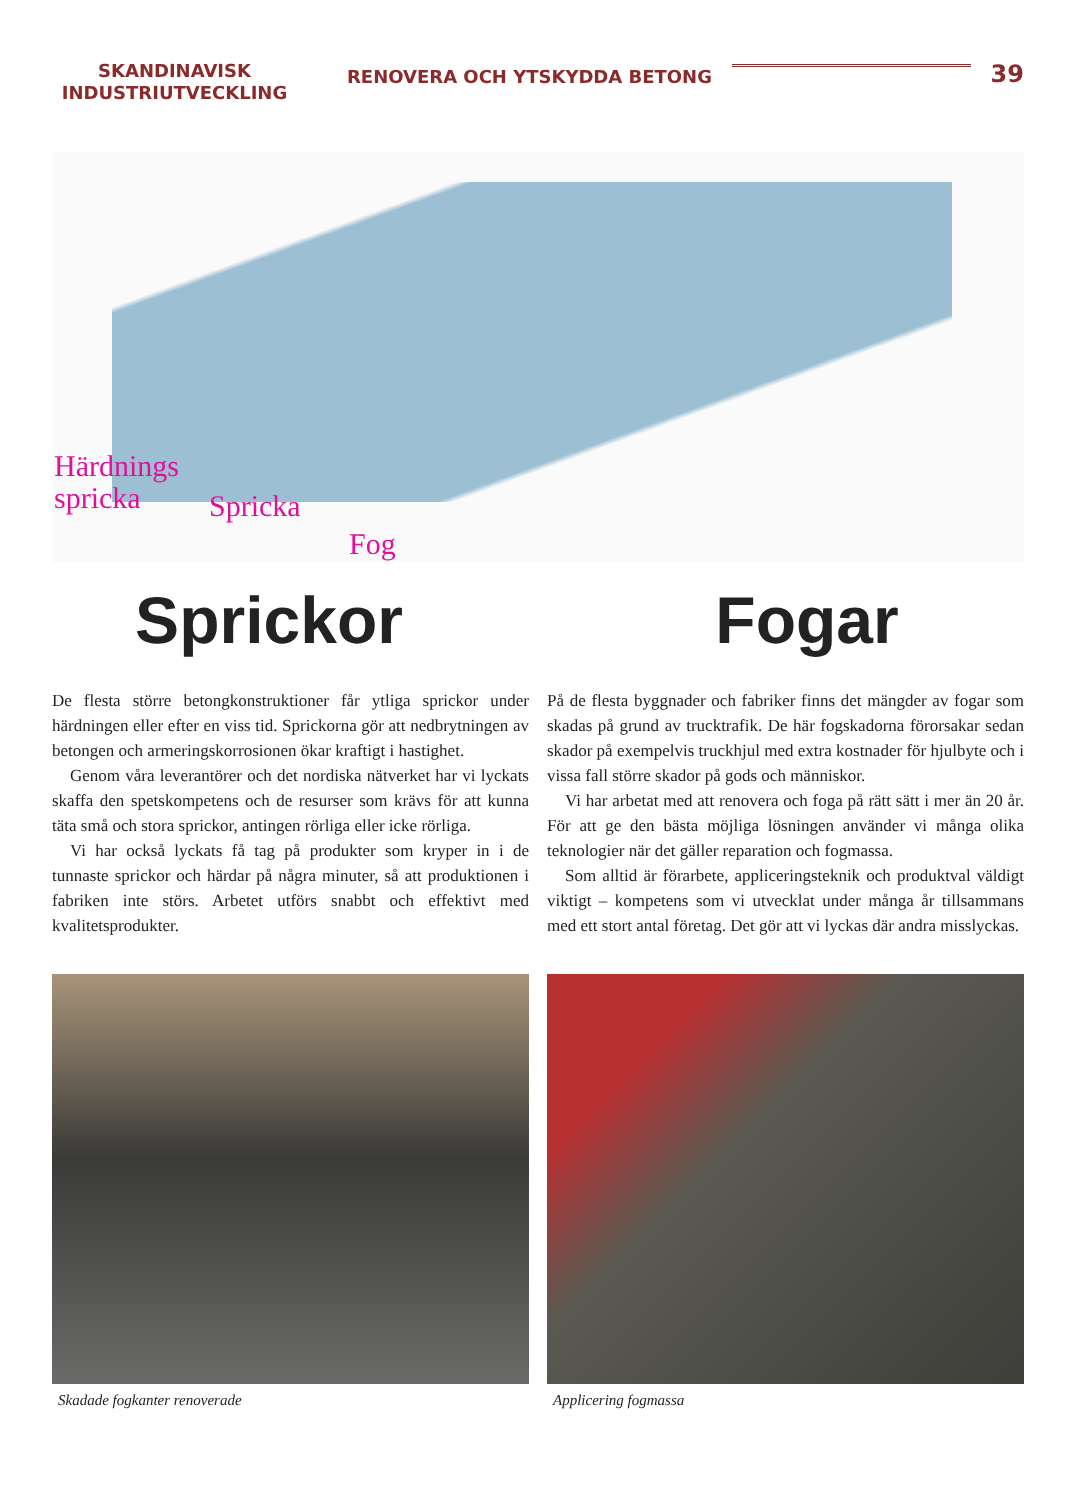SKANDINAVISK INDUSTRIUTVECKLING
RENOVERA OCH YTSKYDDA BETONG
39
Härdnings
spricka
Spricka
Fog
Sprickor Fogar
De flesta större betongkonstruktioner får ytliga sprickor under härdningen eller efter en viss tid. Sprickorna gör att nedbrytningen av betongen och armeringskorrosionen ökar kraftigt i hastighet.
Genom våra leverantörer och det nordiska nätverket har vi lyckats skaffa den spetskompetens och de resurser som krävs för att kunna täta små och stora sprickor, antingen rörliga eller icke rörliga.
Vi har också lyckats få tag på produkter som kryper in i de tunnaste sprickor och härdar på några minuter, så att produktionen i fabriken inte störs. Arbetet utförs snabbt och effektivt med kvalitetsprodukter.
På de flesta byggnader och fabriker finns det mängder av fogar som skadas på grund av trucktrafik. De här fogskadorna förorsakar sedan skador på exempelvis truckhjul med extra kostnader för hjulbyte och i vissa fall större skador på gods och människor.
Vi har arbetat med att renovera och foga på rätt sätt i mer än 20 år. För att ge den bästa möjliga lösningen använder vi många olika teknologier när det gäller reparation och fogmassa.
Som alltid är förarbete, appliceringsteknik och produktval väldigt viktigt – kompetens som vi utvecklat under många år tillsammans med ett stort antal företag. Det gör att vi lyckas där andra misslyckas.
Skadade fogkanter renoverade Applicering fogmassa